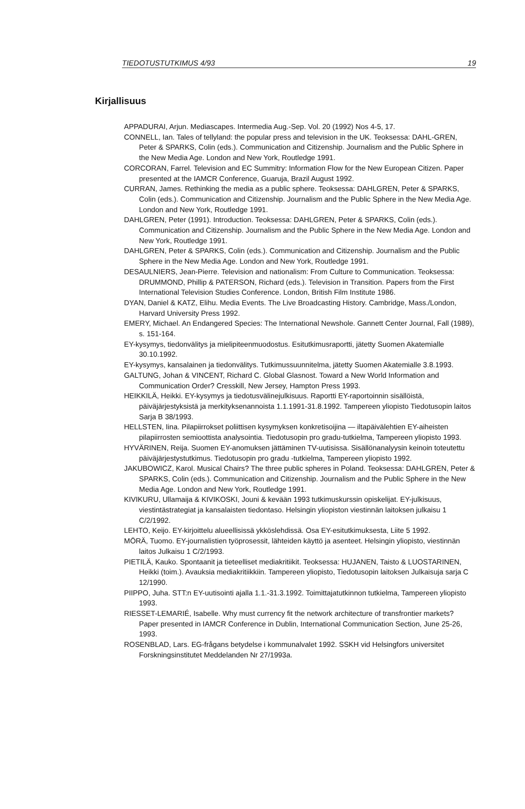TIEDOTUSTUTKIMUS 4/93 19
Kirjallisuus
APPADURAI, Arjun. Mediascapes. Intermedia Aug.-Sep. Vol. 20 (1992) Nos 4-5, 17.
CONNELL, Ian. Tales of tellyland: the popular press and television in the UK. Teoksessa: DAHL-GREN, Peter & SPARKS, Colin (eds.). Communication and Citizenship. Journalism and the Public Sphere in the New Media Age. London and New York, Routledge 1991.
CORCORAN, Farrel. Television and EC Summitry: Information Flow for the New European Citizen. Paper presented at the IAMCR Conference, Guaruja, Brazil August 1992.
CURRAN, James. Rethinking the media as a public sphere. Teoksessa: DAHLGREN, Peter & SPARKS, Colin (eds.). Communication and Citizenship. Journalism and the Public Sphere in the New Media Age. London and New York, Routledge 1991.
DAHLGREN, Peter (1991). Introduction. Teoksessa: DAHLGREN, Peter & SPARKS, Colin (eds.). Communication and Citizenship. Journalism and the Public Sphere in the New Media Age. London and New York, Routledge 1991.
DAHLGREN, Peter & SPARKS, Colin (eds.). Communication and Citizenship. Journalism and the Public Sphere in the New Media Age. London and New York, Routledge 1991.
DESAULNIERS, Jean-Pierre. Television and nationalism: From Culture to Communication. Teoksessa: DRUMMOND, Phillip & PATERSON, Richard (eds.). Television in Transition. Papers from the First International Television Studies Conference. London, British Film Institute 1986.
DYAN, Daniel & KATZ, Elihu. Media Events. The Live Broadcasting History. Cambridge, Mass./London, Harvard University Press 1992.
EMERY, Michael. An Endangered Species: The International Newshole. Gannett Center Journal, Fall (1989), s. 151-164.
EY-kysymys, tiedonvälitys ja mielipiteenmuodostus. Esitutkimusraportti, jätetty Suomen Akatemialle 30.10.1992.
EY-kysymys, kansalainen ja tiedonvälitys. Tutkimussuunnitelma, jätetty Suomen Akatemialle 3.8.1993.
GALTUNG, Johan & VINCENT, Richard C. Global Glasnost. Toward a New World Information and Communication Order? Cresskill, New Jersey, Hampton Press 1993.
HEIKKILÄ, Heikki. EY-kysymys ja tiedotusvälinejulkisuus. Raportti EY-raportoinnin sisällöistä, päiväjärjestyksistä ja merkityksenannoista 1.1.1991-31.8.1992. Tampereen yliopisto Tiedotusopin laitos Sarja B 38/1993.
HELLSTEN, Iina. Pilapiirrokset poliittisen kysymyksen konkretisoijina — iltapäivälehtien EY-aiheisten pilapiirrosten semioottista analysointia. Tiedotusopin pro gradu-tutkielma, Tampereen yliopisto 1993.
HYVÄRINEN, Reija. Suomen EY-anomuksen jättäminen TV-uutisissa. Sisällönanalyysin keinoin toteutettu päiväjärjestystutkimus. Tiedotusopin pro gradu -tutkielma, Tampereen yliopisto 1992.
JAKUBOWICZ, Karol. Musical Chairs? The three public spheres in Poland. Teoksessa: DAHLGREN, Peter & SPARKS, Colin (eds.). Communication and Citizenship. Journalism and the Public Sphere in the New Media Age. London and New York, Routledge 1991.
KIVIKURU, Ullamaija & KIVIKOSKI, Jouni & kevään 1993 tutkimuskurssin opiskelijat. EY-julkisuus, viestintästrategiat ja kansalaisten tiedontaso. Helsingin yliopiston viestinnän laitoksen julkaisu 1 C/2/1992.
LEHTO, Keijo. EY-kirjoittelu alueellisissä ykköslehdissä. Osa EY-esitutkimuksesta, Liite 5 1992.
MÖRÄ, Tuomo. EY-journalistien työprosessit, lähteiden käyttö ja asenteet. Helsingin yliopisto, viestinnän laitos Julkaisu 1 C/2/1993.
PIETILÄ, Kauko. Spontaanit ja tieteelliset mediakritiikit. Teoksessa: HUJANEN, Taisto & LUOSTARINEN, Heikki (toim.). Avauksia mediakritiikkiin. Tampereen yliopisto, Tiedotusopin laitoksen Julkaisuja sarja C 12/1990.
PIIPPO, Juha. STT:n EY-uutisointi ajalla 1.1.-31.3.1992. Toimittajatutkinnon tutkielma, Tampereen yliopisto 1993.
RIESSET-LEMARIÉ, Isabelle. Why must currency fit the network architecture of transfrontier markets? Paper presented in IAMCR Conference in Dublin, International Communication Section, June 25-26, 1993.
ROSENBLAD, Lars. EG-frågans betydelse i kommunalvalet 1992. SSKH vid Helsingfors universitet Forskningsinstitutet Meddelanden Nr 27/1993a.